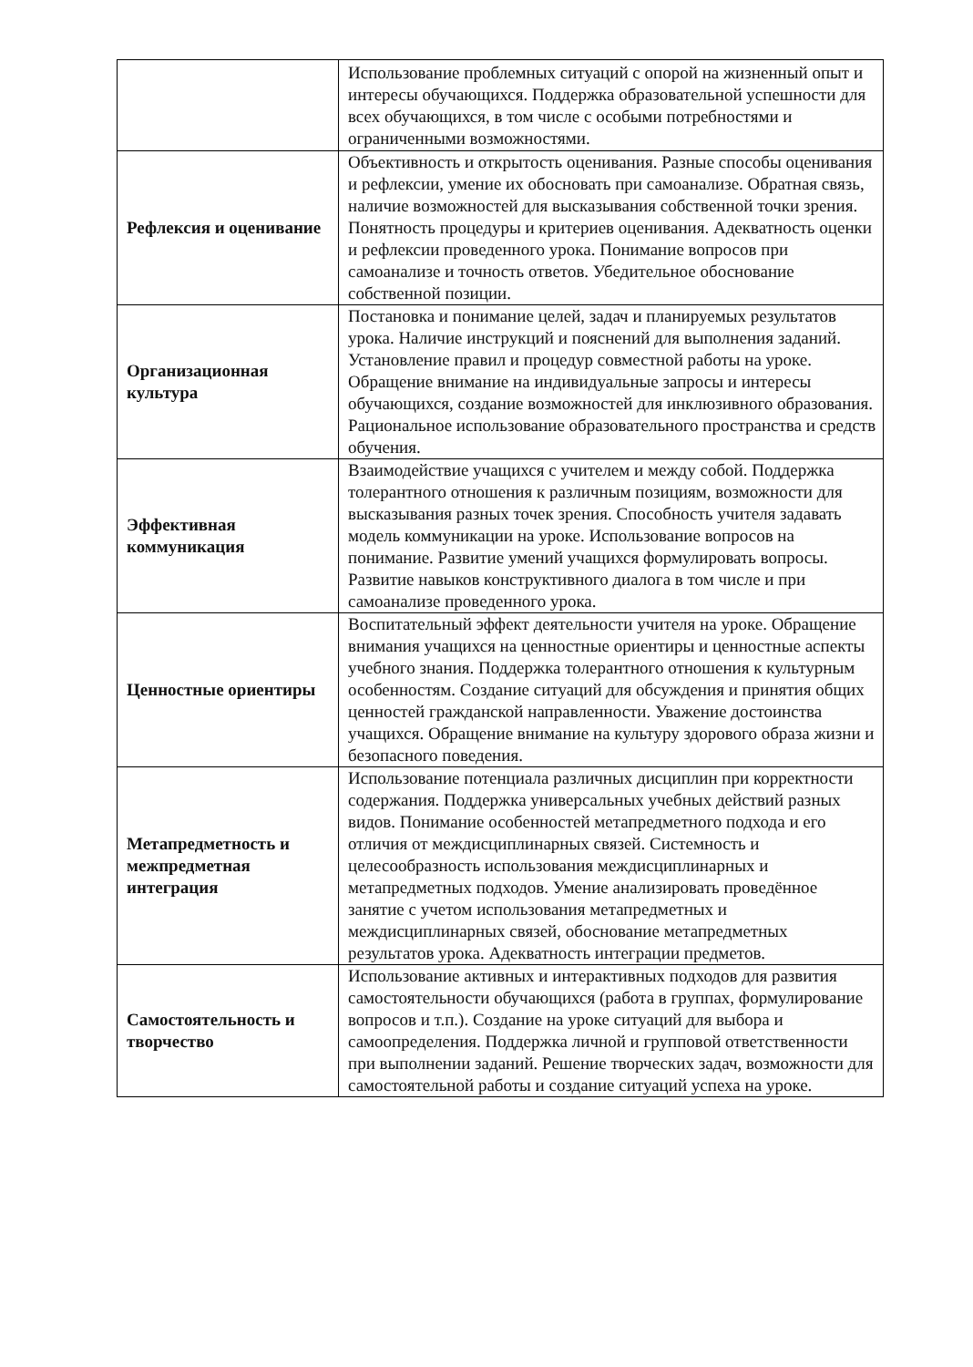| | Использование проблемных ситуаций с опорой на жизненный опыт и интересы обучающихся. Поддержка образовательной успешности для всех обучающихся, в том числе с особыми потребностями и ограниченными возможностями. |
| Рефлексия и оценивание | Объективность и открытость оценивания. Разные способы оценивания и рефлексии, умение их обосновать при самоанализе. Обратная связь, наличие возможностей для высказывания собственной точки зрения. Понятность процедуры и критериев оценивания. Адекватность оценки и рефлексии проведенного урока. Понимание вопросов при самоанализе и точность ответов. Убедительное обоснование собственной позиции. |
| Организационная культура | Постановка и понимание целей, задач и планируемых результатов урока. Наличие инструкций и пояснений для выполнения заданий. Установление правил и процедур совместной работы на уроке. Обращение внимание на индивидуальные запросы и интересы обучающихся, создание возможностей для инклюзивного образования. Рациональное использование образовательного пространства и средств обучения. |
| Эффективная коммуникация | Взаимодействие учащихся с учителем и между собой. Поддержка толерантного отношения к различным позициям, возможности для высказывания разных точек зрения. Способность учителя задавать модель коммуникации на уроке. Использование вопросов на понимание. Развитие умений учащихся формулировать вопросы. Развитие навыков конструктивного диалога в том числе и при самоанализе проведенного урока. |
| Ценностные ориентиры | Воспитательный эффект деятельности учителя на уроке. Обращение внимания учащихся на ценностные ориентиры и ценностные аспекты учебного знания. Поддержка толерантного отношения к культурным особенностям. Создание ситуаций для обсуждения и принятия общих ценностей гражданской направленности. Уважение достоинства учащихся. Обращение внимание на культуру здорового образа жизни и безопасного поведения. |
| Метапредметность и межпредметная интеграция | Использование потенциала различных дисциплин при корректности содержания. Поддержка универсальных учебных действий разных видов. Понимание особенностей метапредметного подхода и его отличия от междисциплинарных связей. Системность и целесообразность использования междисциплинарных и метапредметных подходов. Умение анализировать проведённое занятие с учетом использования метапредметных и междисциплинарных связей, обоснование метапредметных результатов урока. Адекватность интеграции предметов. |
| Самостоятельность и творчество | Использование активных и интерактивных подходов для развития самостоятельности обучающихся (работа в группах, формулирование вопросов и т.п.). Создание на уроке ситуаций для выбора и самоопределения. Поддержка личной и групповой ответственности при выполнении заданий. Решение творческих задач, возможности для самостоятельной работы и создание ситуаций успеха на уроке. |